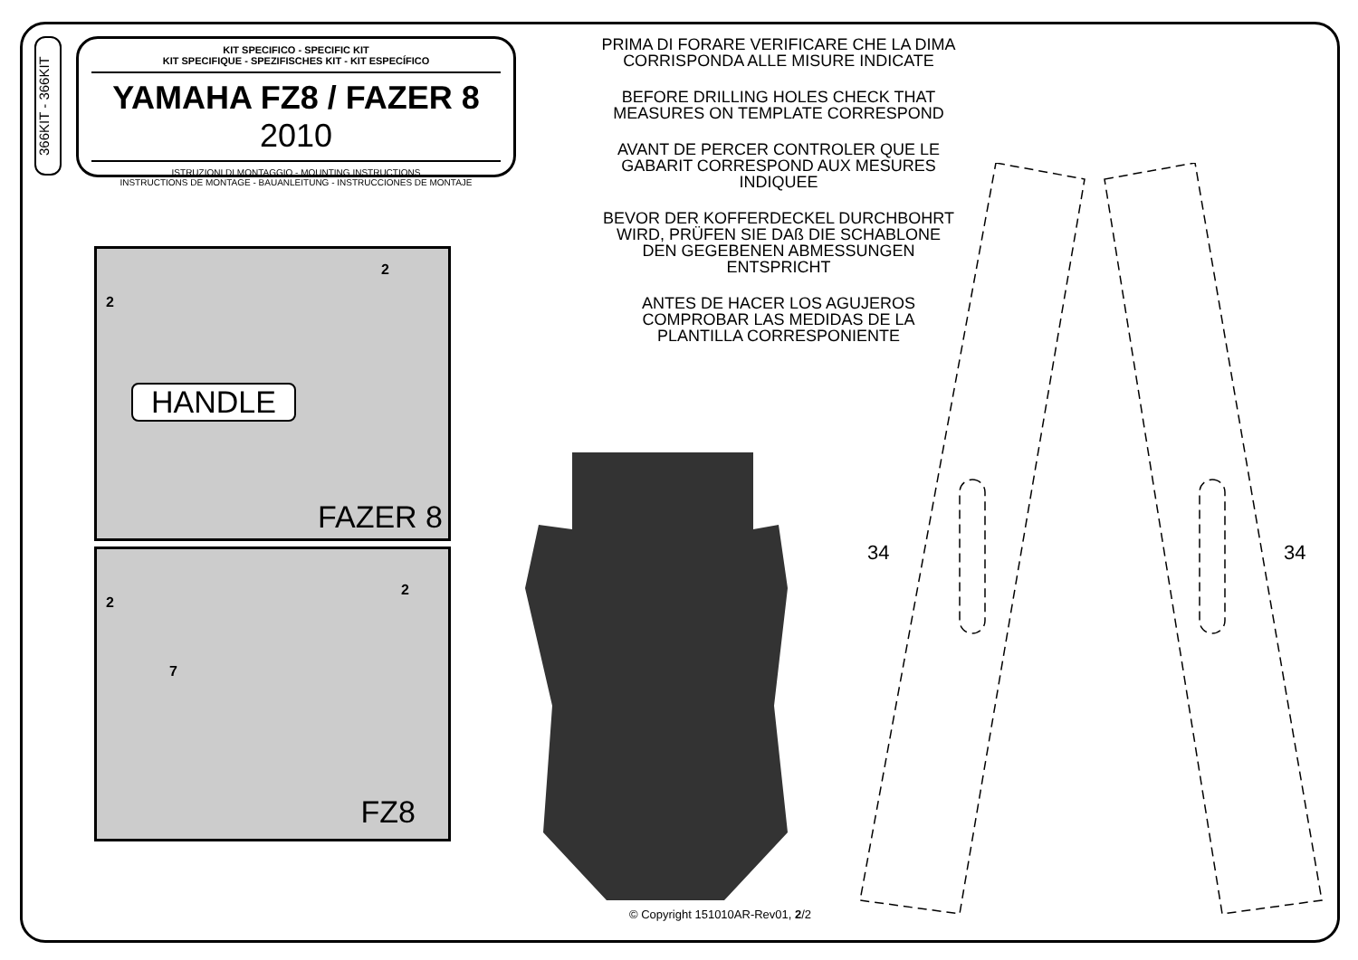366KIT - 366KIT
KIT SPECIFICO - SPECIFIC KIT
KIT SPECIFIQUE - SPEZIFISCHES KIT - KIT ESPECÍFICO
YAMAHA FZ8 / FAZER 8 2010
ISTRUZIONI DI MONTAGGIO - MOUNTING INSTRUCTIONS
INSTRUCTIONS DE MONTAGE - BAUANLEITUNG - INSTRUCCIONES DE MONTAJE
PRIMA DI FORARE VERIFICARE CHE LA DIMA
CORRISPONDA ALLE MISURE INDICATE
BEFORE DRILLING HOLES CHECK THAT MEASURES ON TEMPLATE CORRESPOND
AVANT DE PERCER CONTROLER QUE LE GABARIT CORRESPOND AUX MESURES INDIQUEE
BEVOR DER KOFFERDECKEL DURCHBOHRT WIRD, PRÜFEN SIE DAß DIE SCHABLONE DEN GEGEBENEN ABMESSUNGEN ENTSPRICHT
ANTES DE HACER LOS AGUJEROS COMPROBAR LAS MEDIDAS DE LA PLANTILLA CORRESPONIENTE
HANDLE
2
2
FAZER 8
2
2
7
FZ8
34 34
© Copyright 151010AR-Rev01, 2/2